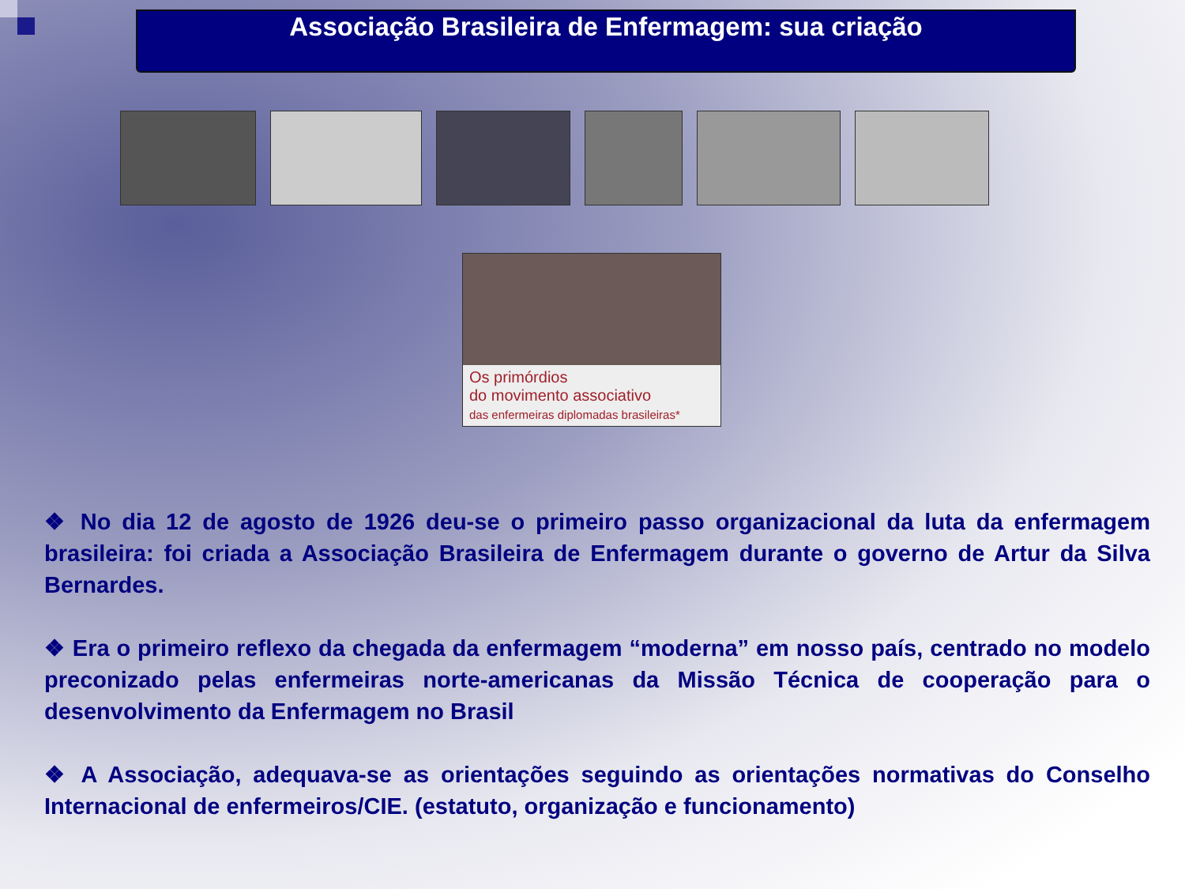Associação Brasileira de Enfermagem: sua criação
Os primórdios
do movimento associativo
das enfermeiras diplomadas brasileiras*
❖ No dia 12 de agosto de 1926 deu-se o primeiro passo organizacional da luta da enfermagem brasileira: foi criada a Associação Brasileira de Enfermagem durante o governo de Artur da Silva Bernardes.
❖ Era o primeiro reflexo da chegada da enfermagem “moderna” em nosso país, centrado no modelo preconizado pelas enfermeiras norte-americanas da Missão Técnica de cooperação para o desenvolvimento da Enfermagem no Brasil
❖ A Associação, adequava-se as orientações seguindo as orientações normativas do Conselho Internacional de enfermeiros/CIE. (estatuto, organização e funcionamento)